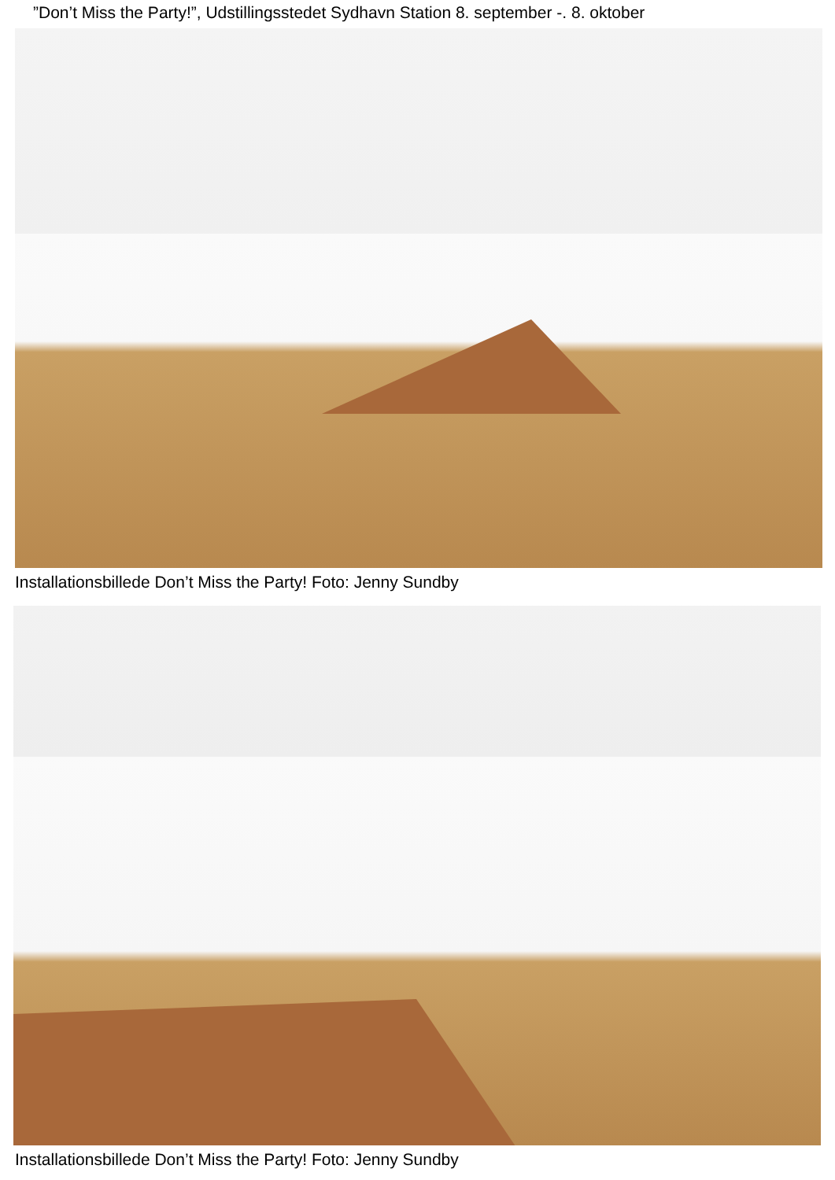”Don’t Miss the Party!”, Udstillingsstedet Sydhavn Station 8. september -. 8. oktober
Installationsbillede Don’t Miss the Party! Foto: Jenny Sundby
Installationsbillede Don’t Miss the Party! Foto: Jenny Sundby